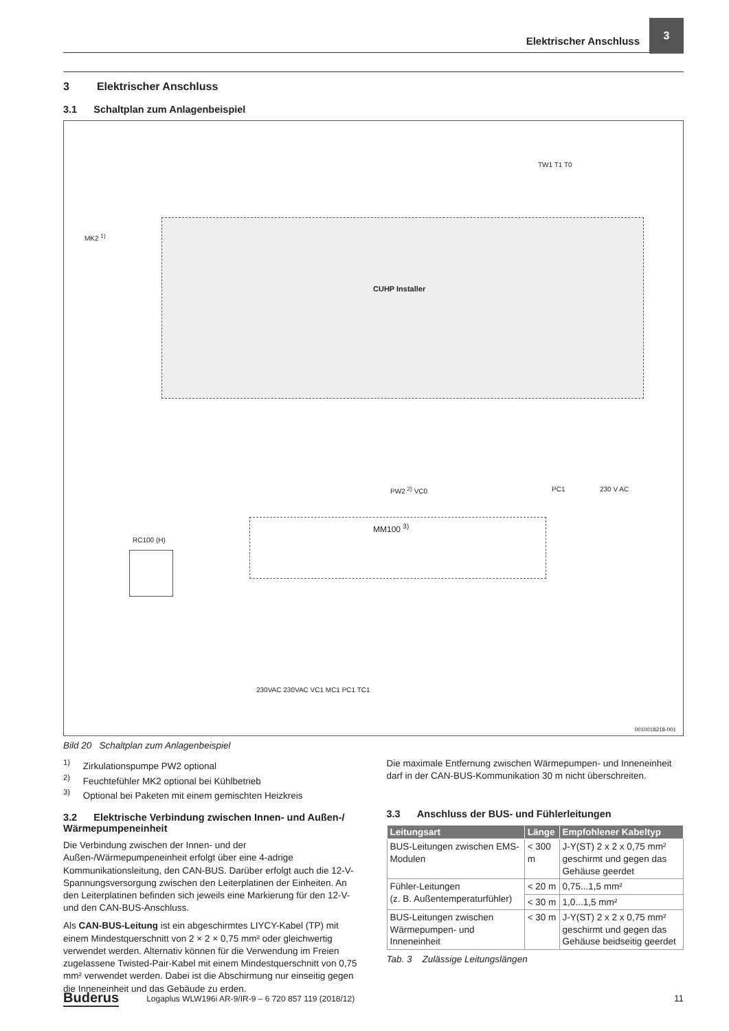Elektrischer Anschluss 3
3 Elektrischer Anschluss
3.1 Schaltplan zum Anlagenbeispiel
CUHP Installer
MK2 <sup>1)</sup>
TW1 T1 T0
PW2 <sup>2)</sup> VC0 PC1 230 V AC
RC100 (H)
MM100 <sup>3)</sup>
230VAC 230VAC VC1 MC1 PC1 TC1
0010018218-001
Bild 20 Schaltplan zum Anlagenbeispiel
<sup>1)</sup> Zirkulationspumpe PW2 optional
<sup>2)</sup> Feuchtefühler MK2 optional bei Kühlbetrieb
<sup>3)</sup> Optional bei Paketen mit einem gemischten Heizkreis
3.2 Elektrische Verbindung zwischen Innen- und Außen-/ Wärmepumpeneinheit
Die Verbindung zwischen der Innen- und der Außen-/Wärmepumpeneinheit erfolgt über eine 4-adrige Kommunikationsleitung, den CAN-BUS. Darüber erfolgt auch die 12-V-Spannungsversorgung zwischen den Leiterplatinen der Einheiten. An den Leiterplatinen befinden sich jeweils eine Markierung für den 12-V- und den CAN-BUS-Anschluss.
Als CAN-BUS-Leitung ist ein abgeschirmtes LIYCY-Kabel (TP) mit einem Mindestquerschnitt von 2 × 2 × 0,75 mm² oder gleichwertig verwendet werden. Alternativ können für die Verwendung im Freien zugelassene Twisted-Pair-Kabel mit einem Mindestquerschnitt von 0,75 mm² verwendet werden. Dabei ist die Abschirmung nur einseitig gegen die Inneneinheit und das Gebäude zu erden.
Die maximale Entfernung zwischen Wärmepumpen- und Inneneinheit darf in der CAN-BUS-Kommunikation 30 m nicht überschreiten.
3.3 Anschluss der BUS- und Fühlerleitungen
| Leitungsart | Länge | Empfohlener Kabeltyp |
| --- | --- | --- |
| BUS-Leitungen zwischen EMS-Modulen | < 300 m | J-Y(ST) 2 x 2 x 0,75 mm² geschirmt und gegen das Gehäuse geerdet |
| Fühler-Leitungen (z. B. Außentemperaturfühler) | < 20 m | 0,75...1,5 mm² |
| | < 30 m | 1,0...1,5 mm² |
| BUS-Leitungen zwischen Wärmepumpen- und Inneneinheit | < 30 m | J-Y(ST) 2 x 2 x 0,75 mm² geschirmt und gegen das Gehäuse beidseitig geerdet |
Tab. 3 Zulässige Leitungslängen
Buderus Logaplus WLW196i AR-9/IR-9 – 6 720 857 119 (2018/12) 11